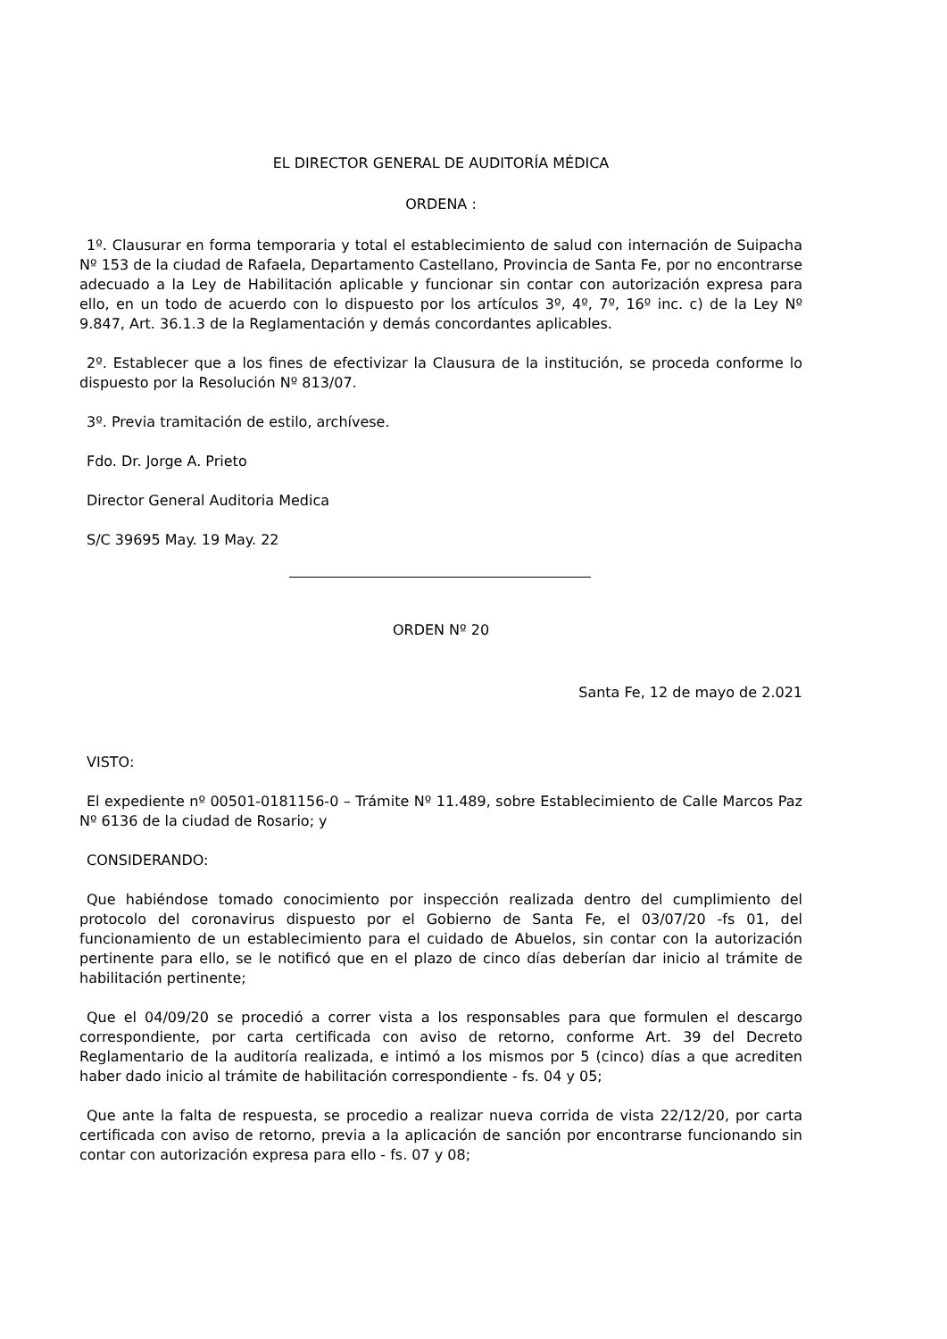EL DIRECTOR GENERAL DE AUDITORÍA MÉDICA
ORDENA :
1º. Clausurar en forma temporaria y total el establecimiento de salud con internación de Suipacha Nº 153 de la ciudad de Rafaela, Departamento Castellano, Provincia de Santa Fe, por no encontrarse adecuado a la Ley de Habilitación aplicable y funcionar sin contar con autorización expresa para ello, en un todo de acuerdo con lo dispuesto por los artículos 3º, 4º, 7º, 16º inc. c) de la Ley Nº 9.847, Art. 36.1.3 de la Reglamentación y demás concordantes aplicables.
2º. Establecer que a los fines de efectivizar la Clausura de la institución, se proceda conforme lo dispuesto por la Resolución Nº 813/07.
3º. Previa tramitación de estilo, archívese.
Fdo. Dr. Jorge A. Prieto
Director General Auditoria Medica
S/C 39695 May. 19 May. 22
ORDEN Nº 20
Santa Fe, 12 de mayo de 2.021
VISTO:
El expediente nº 00501-0181156-0 – Trámite Nº 11.489, sobre Establecimiento de Calle Marcos Paz Nº 6136 de la ciudad de Rosario; y
CONSIDERANDO:
Que habiéndose tomado conocimiento por inspección realizada dentro del cumplimiento del protocolo del coronavirus dispuesto por el Gobierno de Santa Fe, el 03/07/20 -fs 01, del funcionamiento de un establecimiento para el cuidado de Abuelos, sin contar con la autorización pertinente para ello, se le notificó que en el plazo de cinco días deberían dar inicio al trámite de habilitación pertinente;
Que el 04/09/20 se procedió a correr vista a los responsables para que formulen el descargo correspondiente, por carta certificada con aviso de retorno, conforme Art. 39 del Decreto Reglamentario de la auditoría realizada, e intimó a los mismos por 5 (cinco) días a que acrediten haber dado inicio al trámite de habilitación correspondiente - fs. 04 y 05;
Que ante la falta de respuesta, se procedio a realizar nueva corrida de vista 22/12/20, por carta certificada con aviso de retorno, previa a la aplicación de sanción por encontrarse funcionando sin contar con autorización expresa para ello - fs. 07 y 08;